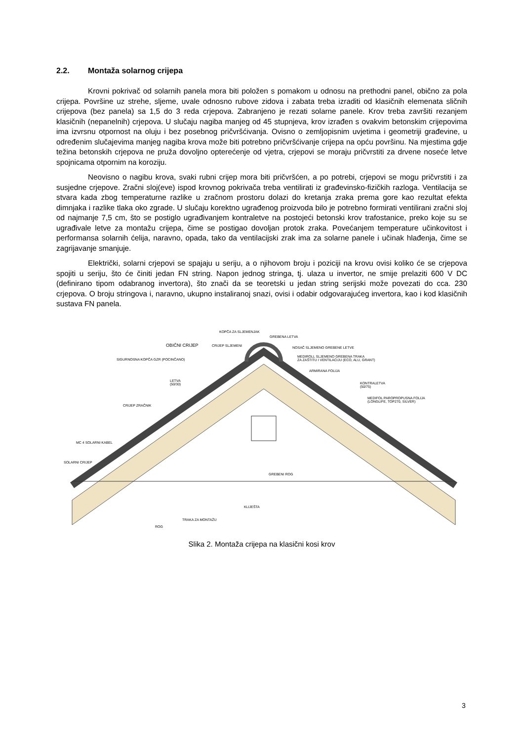2.2. Montaža solarnog crijepa
Krovni pokrivač od solarnih panela mora biti položen s pomakom u odnosu na prethodni panel, obično za pola crijepa. Površine uz strehe, sljeme, uvale odnosno rubove zidova i zabata treba izraditi od klasičnih elemenata sličnih crijepova (bez panela) sa 1,5 do 3 reda crjepova. Zabranjeno je rezati solarne panele. Krov treba završiti rezanjem klasičnih (nepanelnih) crjepova. U slučaju nagiba manjeg od 45 stupnjeva, krov izrađen s ovakvim betonskim crijepovima ima izvrsnu otpornost na oluju i bez posebnog pričvršćivanja. Ovisno o zemljopisnim uvjetima i geometriji građevine, u određenim slučajevima manjeg nagiba krova može biti potrebno pričvršćivanje crijepa na opću površinu. Na mjestima gdje težina betonskih crjepova ne pruža dovoljno opterećenje od vjetra, crjepovi se moraju pričvrstiti za drvene noseće letve spojnicama otpornim na koroziju.
Neovisno o nagibu krova, svaki rubni crijep mora biti pričvršćen, a po potrebi, crjepovi se mogu pričvrstiti i za susjedne crjepove. Zračni sloj(eve) ispod krovnog pokrivača treba ventilirati iz građevinsko-fizičkih razloga. Ventilacija se stvara kada zbog temperaturne razlike u zračnom prostoru dolazi do kretanja zraka prema gore kao rezultat efekta dimnjaka i razlike tlaka oko zgrade. U slučaju korektno ugrađenog proizvoda bilo je potrebno formirati ventilirani zračni sloj od najmanje 7,5 cm, što se postiglo ugrađivanjem kontraletve na postojeći betonski krov trafostanice, preko koje su se ugrađivale letve za montažu crijepa, čime se postigao dovoljan protok zraka. Povećanjem temperature učinkovitost i performansa solarnih ćelija, naravno, opada, tako da ventilacijski zrak ima za solarne panele i učinak hlađenja, čime se zagrijavanje smanjuje.
Električki, solarni crjepovi se spajaju u seriju, a o njihovom broju i poziciji na krovu ovisi koliko će se crjepova spojiti u seriju, što će činiti jedan FN string. Napon jednog stringa, tj. ulaza u invertor, ne smije prelaziti 600 V DC (definirano tipom odabranog invertora), što znači da se teoretski u jedan string serijski može povezati do cca. 230 crjepova. O broju stringova i, naravno, ukupno instaliranoj snazi, ovisi i odabir odgovarajućeg invertora, kao i kod klasičnih sustava FN panela.
KOPČA ZA SLJEMENJAK
GREBENA LETVA
OBIČNI CRIJEP CRIJEP SLJEMENI NOSAČ SLJEMENO GREBENE LETVE
MEDIROLL SLJEMENO GREBENA TRAKA
ZA ZAŠTITU I VENTILACIJU (ECO, ALU, GRANT)
SIGURNOSNA KOPČA GZR (POCINČANO)
ARMIRANA FOLIJA
LETVA
(50/30)
KONTRALETVA
(50/75)
MEDIFOL PAROPROPUSNA FOLIJA
(LONGLIFE, TOP270, SILVER)
CRIJEP ZRAČNIK
MC 4 SOLARNI KABEL
SOLARNI CRIJEP
GREBENI ROG
KLIJEŠTA
TRAKA ZA MONTAŽU
ROG
Slika 2. Montaža crijepa na klasični kosi krov
3